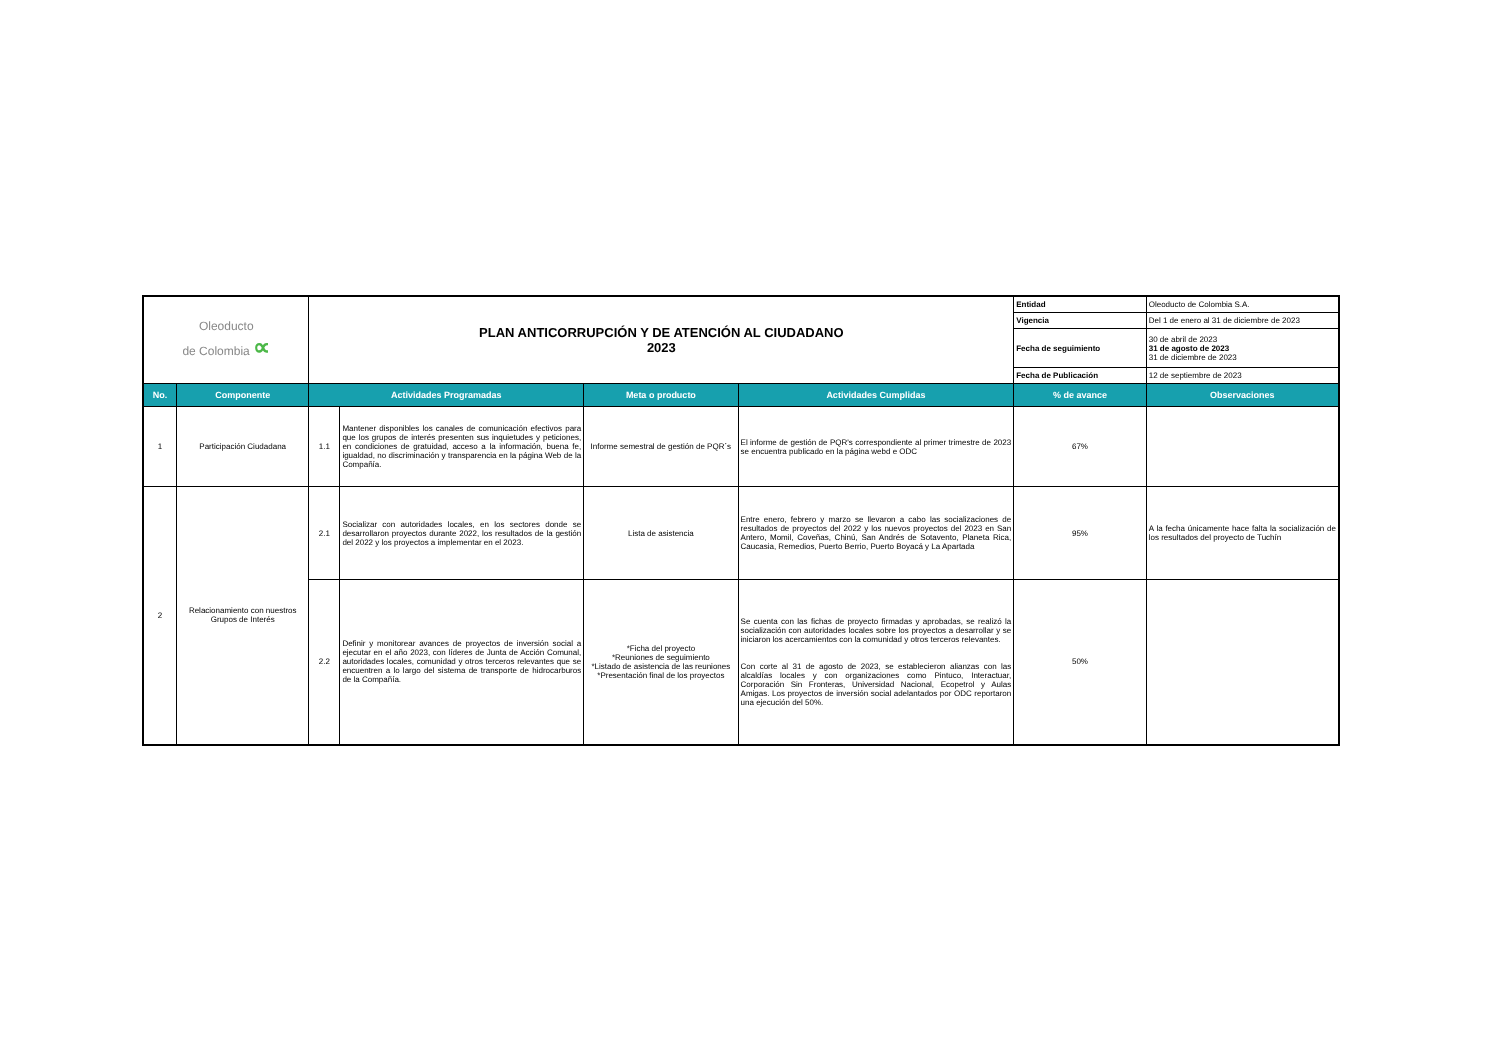| Oleoducto de Colombia ∝ | | PLAN ANTICORRUPCIÓN Y DE ATENCIÓN AL CIUDADANO 2023 | | | | Entidad | Oleoducto de Colombia S.A. |
| | | | | | | Vigencia | Del 1 de enero al 31 de diciembre de 2023 |
| | | | | | | Fecha de seguimiento | 30 de abril de 2023 31 de agosto de 2023 31 de diciembre de 2023 |
| | | | | | | Fecha de Publicación | 12 de septiembre de 2023 |
| No. | Componente | Actividades Programadas | | Meta o producto | Actividades Cumplidas | % de avance | Observaciones |
| 1 | Participación Ciudadana | 1.1 | Mantener disponibles los canales de comunicación efectivos para que los grupos de interés presenten sus inquietudes y peticiones, en condiciones de gratuidad, acceso a la información, buena fe, igualdad, no discriminación y transparencia en la página Web de la Compañía. | Informe semestral de gestión de PQR´s | El informe de gestión de PQR's correspondiente al primer trimestre de 2023 se encuentra publicado en la página webd e ODC | 67% | |
| 2 | Relacionamiento con nuestros Grupos de Interés | 2.1 | Socializar con autoridades locales, en los sectores donde se desarrollaron proyectos durante 2022, los resultados de la gestión del 2022 y los proyectos a implementar en el 2023. | Lista de asistencia | Entre enero, febrero y marzo se llevaron a cabo las socializaciones de resultados de proyectos del 2022 y los nuevos proyectos del 2023 en San Antero, Momil, Coveñas, Chinú, San Andrés de Sotavento, Planeta Rica, Caucasia, Remedios, Puerto Berrio, Puerto Boyacá y La Apartada | 95% | A la fecha únicamente hace falta la socialización de los resultados del proyecto de Tuchín |
| | | 2.2 | Definir y monitorear avances de proyectos de inversión social a ejecutar en el año 2023, con líderes de Junta de Acción Comunal, autoridades locales, comunidad y otros terceros relevantes que se encuentren a lo largo del sistema de transporte de hidrocarburos de la Compañía. | *Ficha del proyecto *Reuniones de seguimiento *Listado de asistencia de las reuniones *Presentación final de los proyectos | Se cuenta con las fichas de proyecto firmadas y aprobadas, se realizó la socialización con autoridades locales sobre los proyectos a desarrollar y se iniciaron los acercamientos con la comunidad y otros terceros relevantes. Con corte al 31 de agosto de 2023, se establecieron alianzas con las alcaldías locales y con organizaciones como Pintuco, Interactuar, Corporación Sin Fronteras, Universidad Nacional, Ecopetrol y Aulas Amigas. Los proyectos de inversión social adelantados por ODC reportaron una ejecución del 50%. | 50% | |